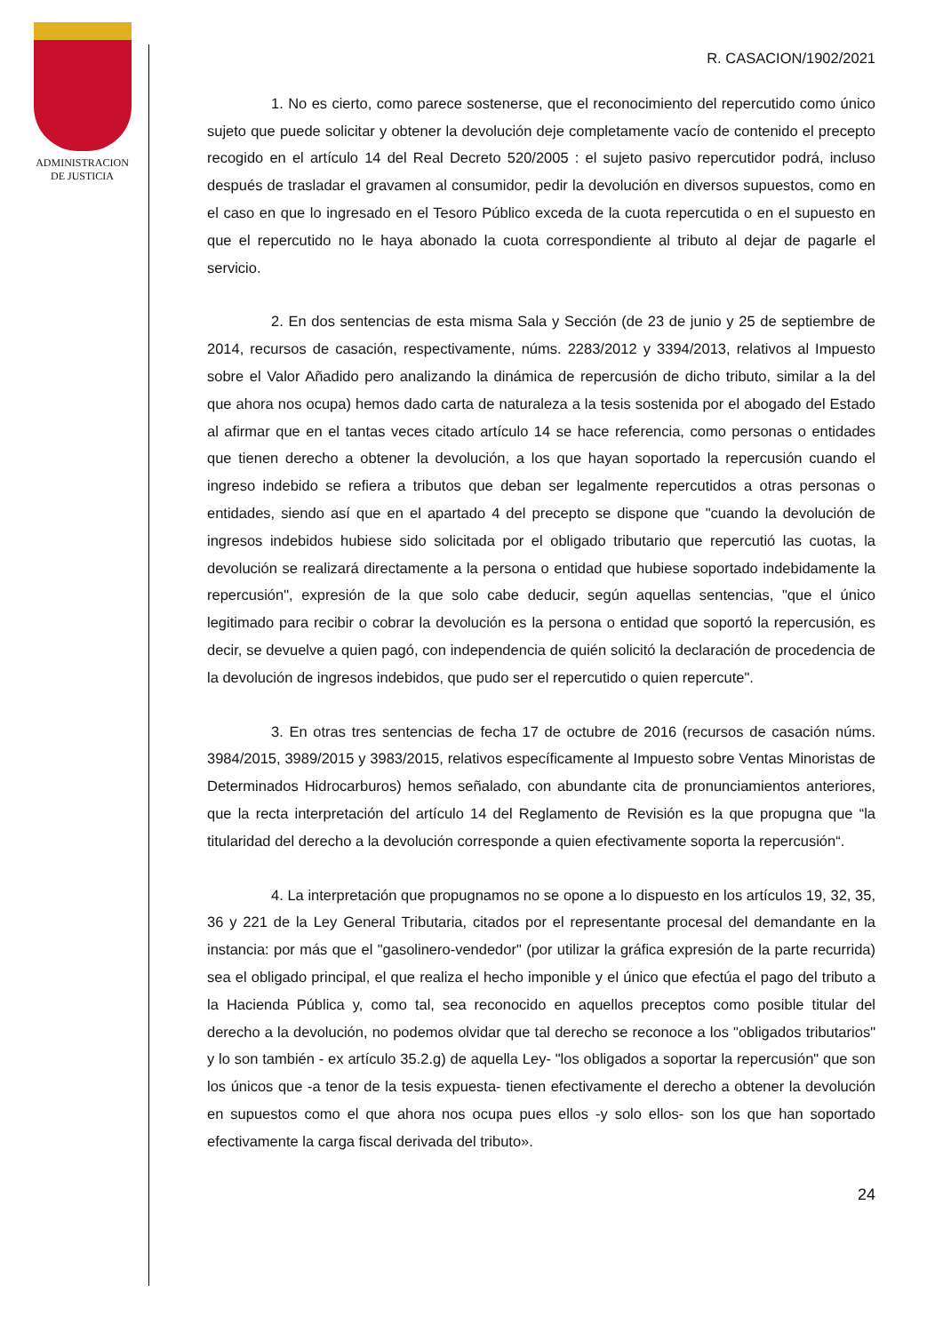ADMINISTRACION
DE JUSTICIA
R. CASACION/1902/2021
1. No es cierto, como parece sostenerse, que el reconocimiento del repercutido como único sujeto que puede solicitar y obtener la devolución deje completamente vacío de contenido el precepto recogido en el artículo 14 del Real Decreto 520/2005 : el sujeto pasivo repercutidor podrá, incluso después de trasladar el gravamen al consumidor, pedir la devolución en diversos supuestos, como en el caso en que lo ingresado en el Tesoro Público exceda de la cuota repercutida o en el supuesto en que el repercutido no le haya abonado la cuota correspondiente al tributo al dejar de pagarle el servicio.
2. En dos sentencias de esta misma Sala y Sección (de 23 de junio y 25 de septiembre de 2014, recursos de casación, respectivamente, núms. 2283/2012 y 3394/2013, relativos al Impuesto sobre el Valor Añadido pero analizando la dinámica de repercusión de dicho tributo, similar a la del que ahora nos ocupa) hemos dado carta de naturaleza a la tesis sostenida por el abogado del Estado al afirmar que en el tantas veces citado artículo 14 se hace referencia, como personas o entidades que tienen derecho a obtener la devolución, a los que hayan soportado la repercusión cuando el ingreso indebido se refiera a tributos que deban ser legalmente repercutidos a otras personas o entidades, siendo así que en el apartado 4 del precepto se dispone que "cuando la devolución de ingresos indebidos hubiese sido solicitada por el obligado tributario que repercutió las cuotas, la devolución se realizará directamente a la persona o entidad que hubiese soportado indebidamente la repercusión", expresión de la que solo cabe deducir, según aquellas sentencias, "que el único legitimado para recibir o cobrar la devolución es la persona o entidad que soportó la repercusión, es decir, se devuelve a quien pagó, con independencia de quién solicitó la declaración de procedencia de la devolución de ingresos indebidos, que pudo ser el repercutido o quien repercute".
3. En otras tres sentencias de fecha 17 de octubre de 2016 (recursos de casación núms. 3984/2015, 3989/2015 y 3983/2015, relativos específicamente al Impuesto sobre Ventas Minoristas de Determinados Hidrocarburos) hemos señalado, con abundante cita de pronunciamientos anteriores, que la recta interpretación del artículo 14 del Reglamento de Revisión es la que propugna que “la titularidad del derecho a la devolución corresponde a quien efectivamente soporta la repercusión“.
4. La interpretación que propugnamos no se opone a lo dispuesto en los artículos 19, 32, 35, 36 y 221 de la Ley General Tributaria, citados por el representante procesal del demandante en la instancia: por más que el "gasolinero-vendedor" (por utilizar la gráfica expresión de la parte recurrida) sea el obligado principal, el que realiza el hecho imponible y el único que efectúa el pago del tributo a la Hacienda Pública y, como tal, sea reconocido en aquellos preceptos como posible titular del derecho a la devolución, no podemos olvidar que tal derecho se reconoce a los "obligados tributarios" y lo son también - ex artículo 35.2.g) de aquella Ley- "los obligados a soportar la repercusión" que son los únicos que -a tenor de la tesis expuesta- tienen efectivamente el derecho a obtener la devolución en supuestos como el que ahora nos ocupa pues ellos -y solo ellos- son los que han soportado efectivamente la carga fiscal derivada del tributo».
24